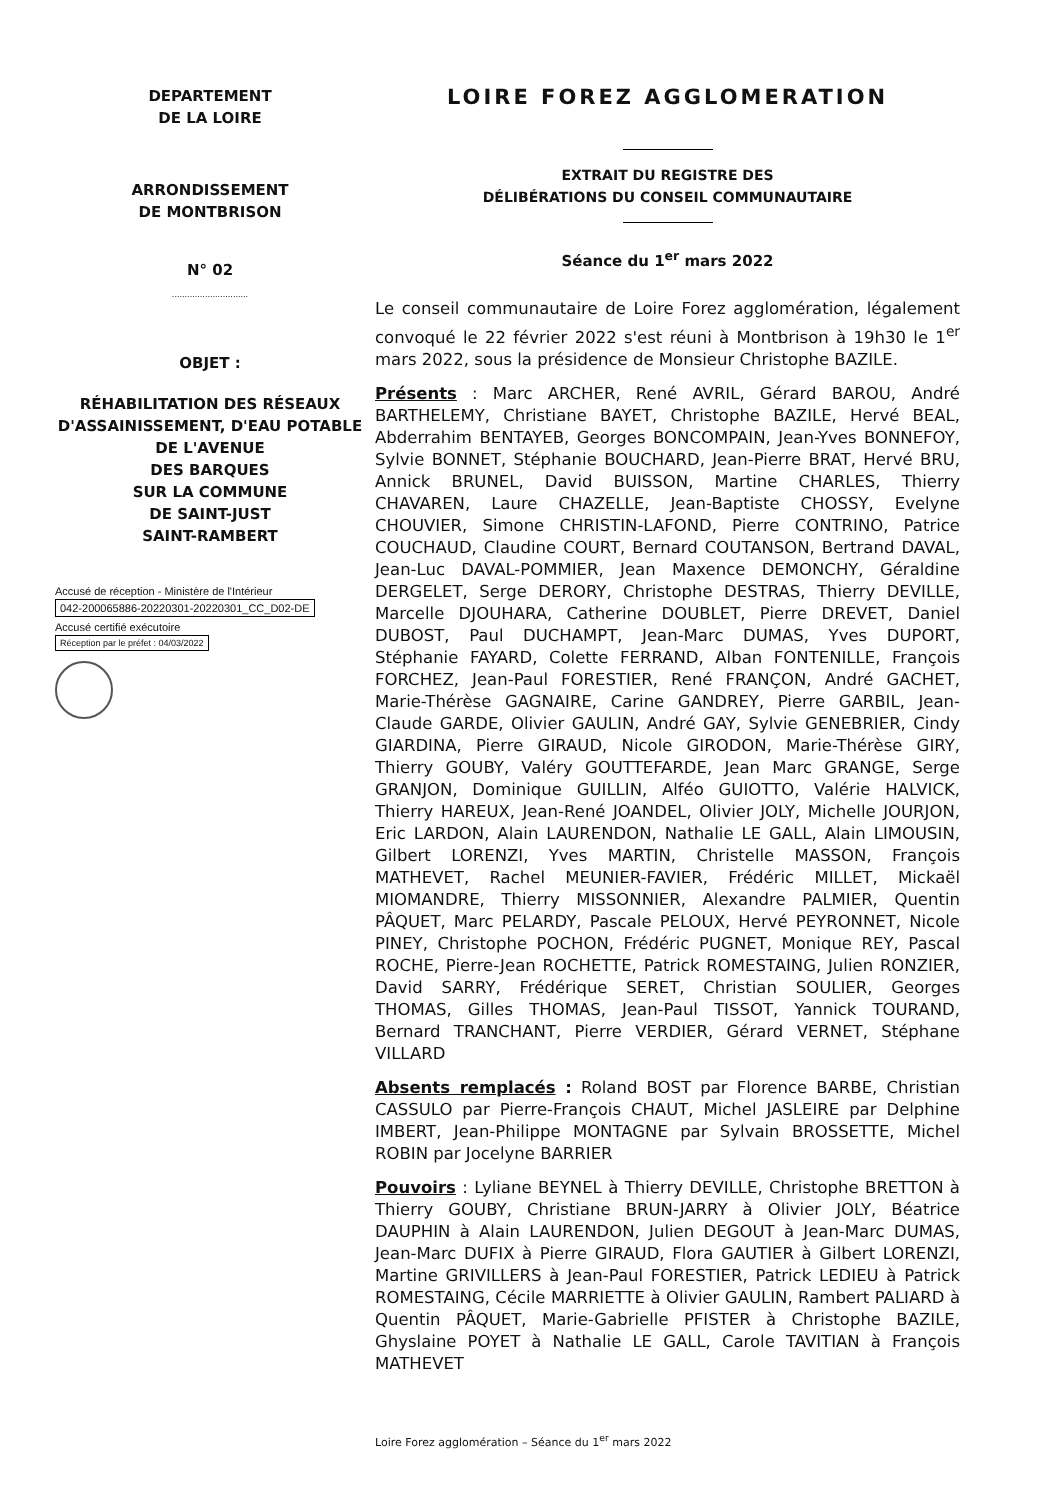DEPARTEMENT
DE LA LOIRE
ARRONDISSEMENT
DE MONTBRISON
N° 02
..............................
OBJET :
RÉHABILITATION DES RÉSEAUX D'ASSAINISSEMENT, D'EAU POTABLE
DE L'AVENUE
DES BARQUES
SUR LA COMMUNE
DE SAINT-JUST
SAINT-RAMBERT
Accusé de réception - Ministère de l'Intérieur
042-200065886-20220301-20220301_CC_D02-DE
Accusé certifié exécutoire
Réception par le préfet : 04/03/2022
LOIRE FOREZ AGGLOMERATION
EXTRAIT DU REGISTRE DES
DÉLIBÉRATIONS DU CONSEIL COMMUNAUTAIRE
Séance du 1<sup>er</sup> mars 2022
Le conseil communautaire de Loire Forez agglomération, légalement convoqué le 22 février 2022 s'est réuni à Montbrison à 19h30 le 1<sup>er</sup> mars 2022, sous la présidence de Monsieur Christophe BAZILE.
Présents : Marc ARCHER, René AVRIL, Gérard BAROU, André BARTHELEMY, Christiane BAYET, Christophe BAZILE, Hervé BEAL, Abderrahim BENTAYEB, Georges BONCOMPAIN, Jean-Yves BONNEFOY, Sylvie BONNET, Stéphanie BOUCHARD, Jean-Pierre BRAT, Hervé BRU, Annick BRUNEL, David BUISSON, Martine CHARLES, Thierry CHAVAREN, Laure CHAZELLE, Jean-Baptiste CHOSSY, Evelyne CHOUVIER, Simone CHRISTIN-LAFOND, Pierre CONTRINO, Patrice COUCHAUD, Claudine COURT, Bernard COUTANSON, Bertrand DAVAL, Jean-Luc DAVAL-POMMIER, Jean Maxence DEMONCHY, Géraldine DERGELET, Serge DERORY, Christophe DESTRAS, Thierry DEVILLE, Marcelle DJOUHARA, Catherine DOUBLET, Pierre DREVET, Daniel DUBOST, Paul DUCHAMPT, Jean-Marc DUMAS, Yves DUPORT, Stéphanie FAYARD, Colette FERRAND, Alban FONTENILLE, François FORCHEZ, Jean-Paul FORESTIER, René FRANÇON, André GACHET, Marie-Thérèse GAGNAIRE, Carine GANDREY, Pierre GARBIL, Jean-Claude GARDE, Olivier GAULIN, André GAY, Sylvie GENEBRIER, Cindy GIARDINA, Pierre GIRAUD, Nicole GIRODON, Marie-Thérèse GIRY, Thierry GOUBY, Valéry GOUTTEFARDE, Jean Marc GRANGE, Serge GRANJON, Dominique GUILLIN, Alféo GUIOTTO, Valérie HALVICK, Thierry HAREUX, Jean-René JOANDEL, Olivier JOLY, Michelle JOURJON, Eric LARDON, Alain LAURENDON, Nathalie LE GALL, Alain LIMOUSIN, Gilbert LORENZI, Yves MARTIN, Christelle MASSON, François MATHEVET, Rachel MEUNIER-FAVIER, Frédéric MILLET, Mickaël MIOMANDRE, Thierry MISSONNIER, Alexandre PALMIER, Quentin PÂQUET, Marc PELARDY, Pascale PELOUX, Hervé PEYRONNET, Nicole PINEY, Christophe POCHON, Frédéric PUGNET, Monique REY, Pascal ROCHE, Pierre-Jean ROCHETTE, Patrick ROMESTAING, Julien RONZIER, David SARRY, Frédérique SERET, Christian SOULIER, Georges THOMAS, Gilles THOMAS, Jean-Paul TISSOT, Yannick TOURAND, Bernard TRANCHANT, Pierre VERDIER, Gérard VERNET, Stéphane VILLARD
Absents remplacés : Roland BOST par Florence BARBE, Christian CASSULO par Pierre-François CHAUT, Michel JASLEIRE par Delphine IMBERT, Jean-Philippe MONTAGNE par Sylvain BROSSETTE, Michel ROBIN par Jocelyne BARRIER
Pouvoirs : Lyliane BEYNEL à Thierry DEVILLE, Christophe BRETTON à Thierry GOUBY, Christiane BRUN-JARRY à Olivier JOLY, Béatrice DAUPHIN à Alain LAURENDON, Julien DEGOUT à Jean-Marc DUMAS, Jean-Marc DUFIX à Pierre GIRAUD, Flora GAUTIER à Gilbert LORENZI, Martine GRIVILLERS à Jean-Paul FORESTIER, Patrick LEDIEU à Patrick ROMESTAING, Cécile MARRIETTE à Olivier GAULIN, Rambert PALIARD à Quentin PÂQUET, Marie-Gabrielle PFISTER à Christophe BAZILE, Ghyslaine POYET à Nathalie LE GALL, Carole TAVITIAN à François MATHEVET
Loire Forez agglomération – Séance du 1<sup>er</sup> mars 2022